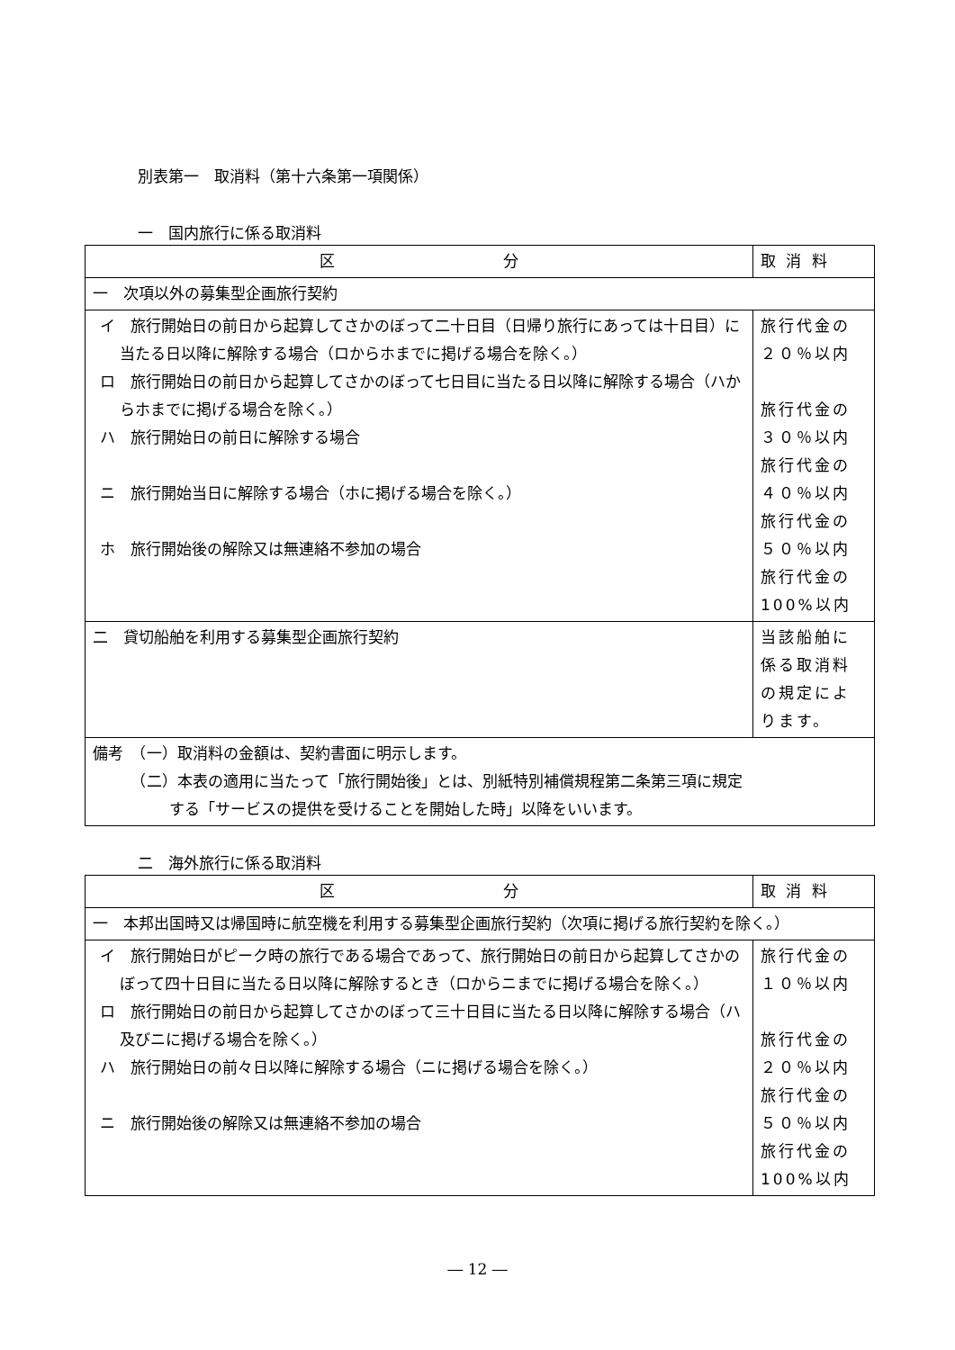別表第一　取消料（第十六条第一項関係）
一　国内旅行に係る取消料
| 区 分 | 取 消 料 |
| 一 次項以外の募集型企画旅行契約 | |
| イ 旅行開始日の前日から起算してさかのぼって二十日目（日帰り旅行にあっては十日目）に当たる日以降に解除する場合（ロからホまでに掲げる場合を除く。） ロ 旅行開始日の前日から起算してさかのぼって七日目に当たる日以降に解除する場合（ハからホまでに掲げる場合を除く。） ハ 旅行開始日の前日に解除する場合 ニ 旅行開始当日に解除する場合（ホに掲げる場合を除く。） ホ 旅行開始後の解除又は無連絡不参加の場合 | 旅行代金の ２０％以内 旅行代金の ３０％以内 旅行代金の ４０％以内 旅行代金の ５０％以内 旅行代金の 100%以内 |
| 二 貸切船舶を利用する募集型企画旅行契約 | 当該船舶に係る取消料の規定によります。 |
| 備考 （一）取消料の金額は、契約書面に明示します。 （二）本表の適用に当たって「旅行開始後」とは、別紙特別補償規程第二条第三項に規定 する「サービスの提供を受けることを開始した時」以降をいいます。 | |
二　海外旅行に係る取消料
| 区 分 | 取 消 料 |
| 一 本邦出国時又は帰国時に航空機を利用する募集型企画旅行契約（次項に掲げる旅行契約を除く。） | |
| イ 旅行開始日がピーク時の旅行である場合であって、旅行開始日の前日から起算してさかのぼって四十日目に当たる日以降に解除するとき（ロからニまでに掲げる場合を除く。） ロ 旅行開始日の前日から起算してさかのぼって三十日目に当たる日以降に解除する場合（ハ及びニに掲げる場合を除く。） ハ 旅行開始日の前々日以降に解除する場合（ニに掲げる場合を除く。） ニ 旅行開始後の解除又は無連絡不参加の場合 | 旅行代金の １０％以内 旅行代金の ２０％以内 旅行代金の ５０％以内 旅行代金の 100%以内 |
― 12 ―